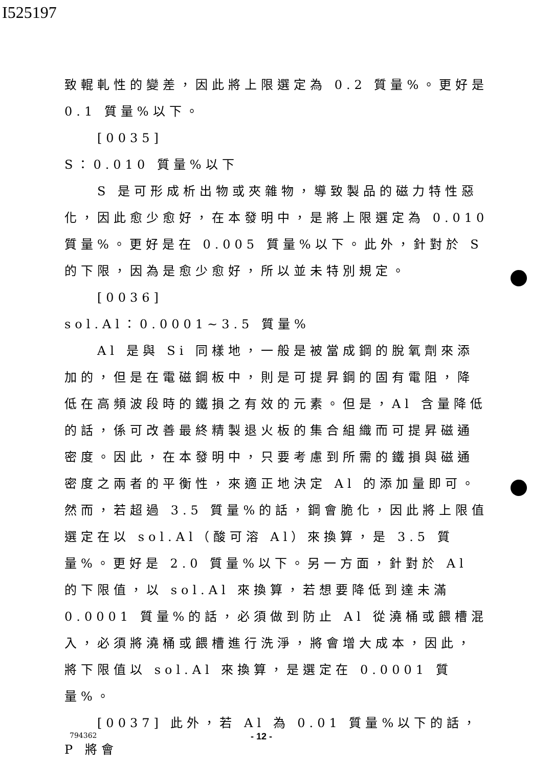I525197
致輥軋性的變差，因此將上限選定為 0.2 質量%。更好是 0.1 質量%以下。
[0035]
S：0.010 質量%以下
S 是可形成析出物或夾雜物，導致製品的磁力特性惡化，因此愈少愈好，在本發明中，是將上限選定為 0.010 質量%。更好是在 0.005 質量%以下。此外，針對於 S 的下限，因為是愈少愈好，所以並未特別規定。
[0036]
sol.Al：0.0001~3.5 質量%
Al 是與 Si 同樣地，一般是被當成鋼的脫氧劑來添加的，但是在電磁鋼板中，則是可提昇鋼的固有電阻，降低在高頻波段時的鐵損之有效的元素。但是，Al 含量降低的話，係可改善最終精製退火板的集合組織而可提昇磁通密度。因此，在本發明中，只要考慮到所需的鐵損與磁通密度之兩者的平衡性，來適正地決定 Al 的添加量即可。然而，若超過 3.5 質量%的話，鋼會脆化，因此將上限值選定在以 sol.Al（酸可溶 Al）來換算，是 3.5 質量%。更好是 2.0 質量%以下。另一方面，針對於 Al 的下限值，以 sol.Al 來換算，若想要降低到達未滿 0.0001 質量%的話，必須做到防止 Al 從澆桶或餵槽混入，必須將澆桶或餵槽進行洗淨，將會增大成本，因此，將下限值以 sol.Al 來換算，是選定在 0.0001 質量%。
[0037] 此外，若 Al 為 0.01 質量%以下的話，P 將會
794362 - 12 -